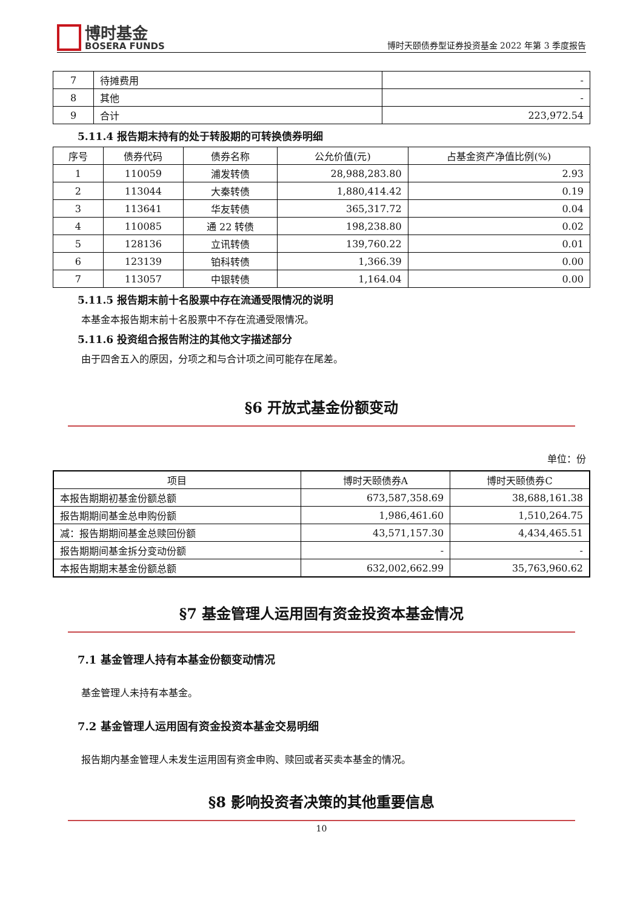博时基金
BOSERA FUNDS
博时天颐债券型证券投资基金 2022 年第 3 季度报告
| 7 | 待摊费用 | - |
| 8 | 其他 | - |
| 9 | 合计 | 223,972.54 |
5.11.4 报告期末持有的处于转股期的可转换债券明细
| 序号 | 债券代码 | 债券名称 | 公允价值(元) | 占基金资产净值比例(%) |
| --- | --- | --- | --- | --- |
| 1 | 110059 | 浦发转债 | 28,988,283.80 | 2.93 |
| 2 | 113044 | 大秦转债 | 1,880,414.42 | 0.19 |
| 3 | 113641 | 华友转债 | 365,317.72 | 0.04 |
| 4 | 110085 | 通 22 转债 | 198,238.80 | 0.02 |
| 5 | 128136 | 立讯转债 | 139,760.22 | 0.01 |
| 6 | 123139 | 铂科转债 | 1,366.39 | 0.00 |
| 7 | 113057 | 中银转债 | 1,164.04 | 0.00 |
5.11.5 报告期末前十名股票中存在流通受限情况的说明
本基金本报告期末前十名股票中不存在流通受限情况。
5.11.6 投资组合报告附注的其他文字描述部分
由于四舍五入的原因，分项之和与合计项之间可能存在尾差。
§6 开放式基金份额变动
单位：份
| 项目 | 博时天颐债券A | 博时天颐债券C |
| --- | --- | --- |
| 本报告期期初基金份额总额 | 673,587,358.69 | 38,688,161.38 |
| 报告期期间基金总申购份额 | 1,986,461.60 | 1,510,264.75 |
| 减：报告期期间基金总赎回份额 | 43,571,157.30 | 4,434,465.51 |
| 报告期期间基金拆分变动份额 | - | - |
| 本报告期期末基金份额总额 | 632,002,662.99 | 35,763,960.62 |
§7 基金管理人运用固有资金投资本基金情况
7.1 基金管理人持有本基金份额变动情况
基金管理人未持有本基金。
7.2 基金管理人运用固有资金投资本基金交易明细
报告期内基金管理人未发生运用固有资金申购、赎回或者买卖本基金的情况。
§8 影响投资者决策的其他重要信息
10